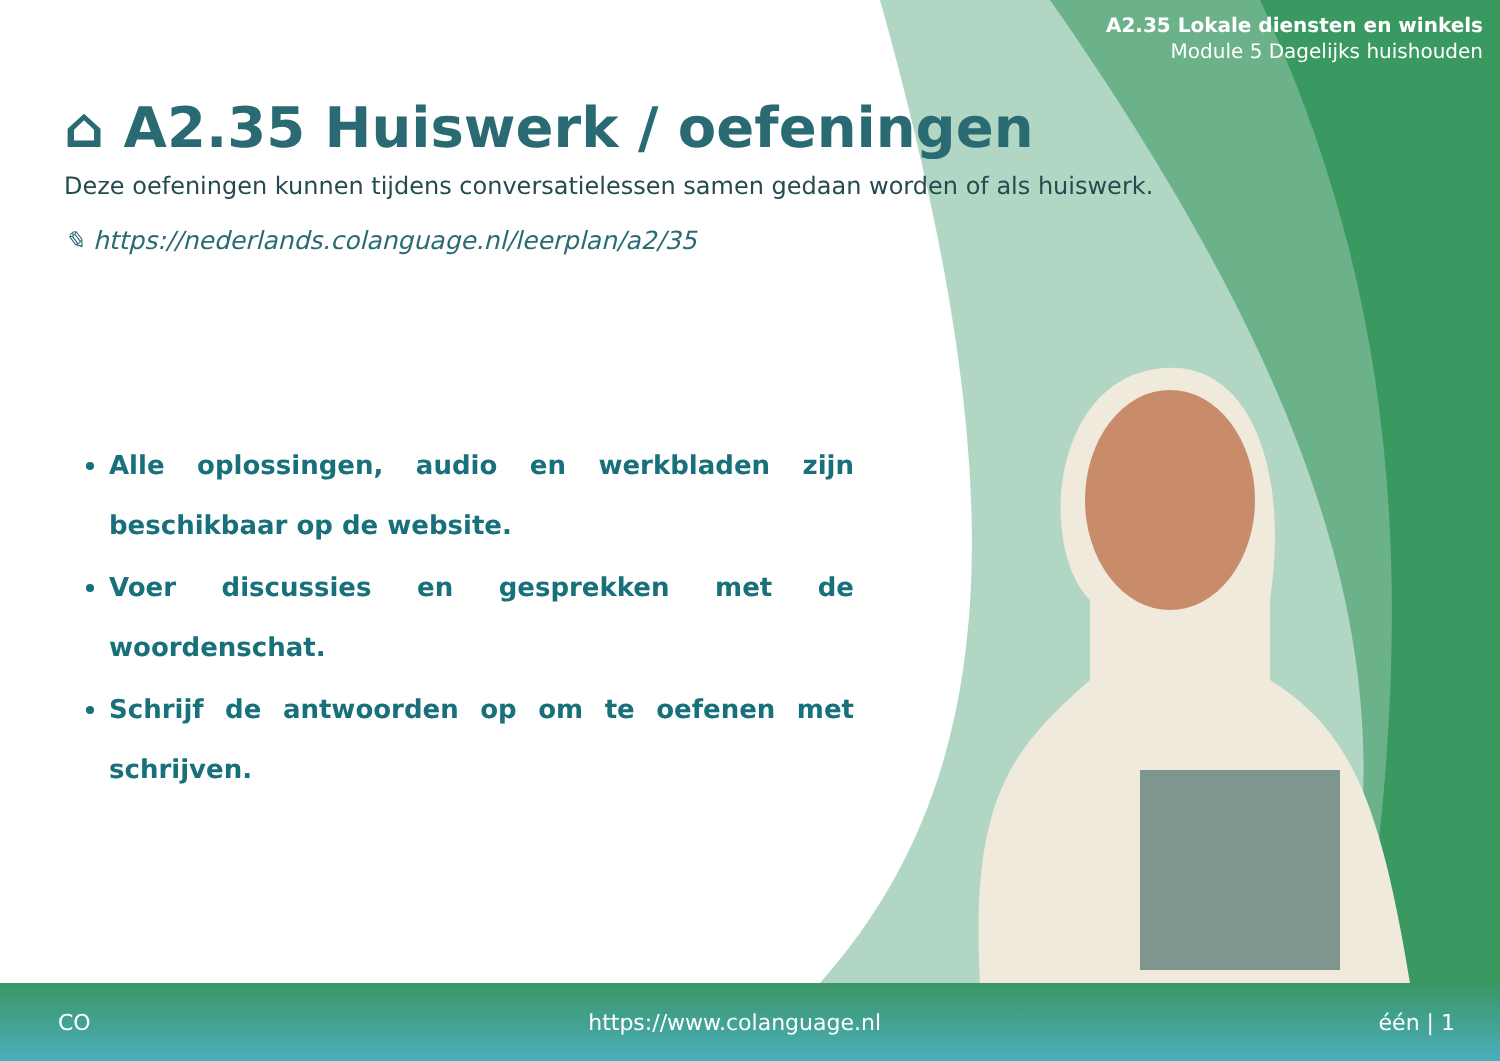A2.35 Lokale diensten en winkels
Module 5 Dagelijks huishouden
⌂ A2.35 Huiswerk / oefeningen
Deze oefeningen kunnen tijdens conversatielessen samen gedaan worden of als huiswerk.
✎ https://nederlands.colanguage.nl/leerplan/a2/35
Alle oplossingen, audio en werkbladen zijn beschikbaar op de website.
Voer discussies en gesprekken met de woordenschat.
Schrijf de antwoorden op om te oefenen met schrijven.
CO https://www.colanguage.nl één | 1